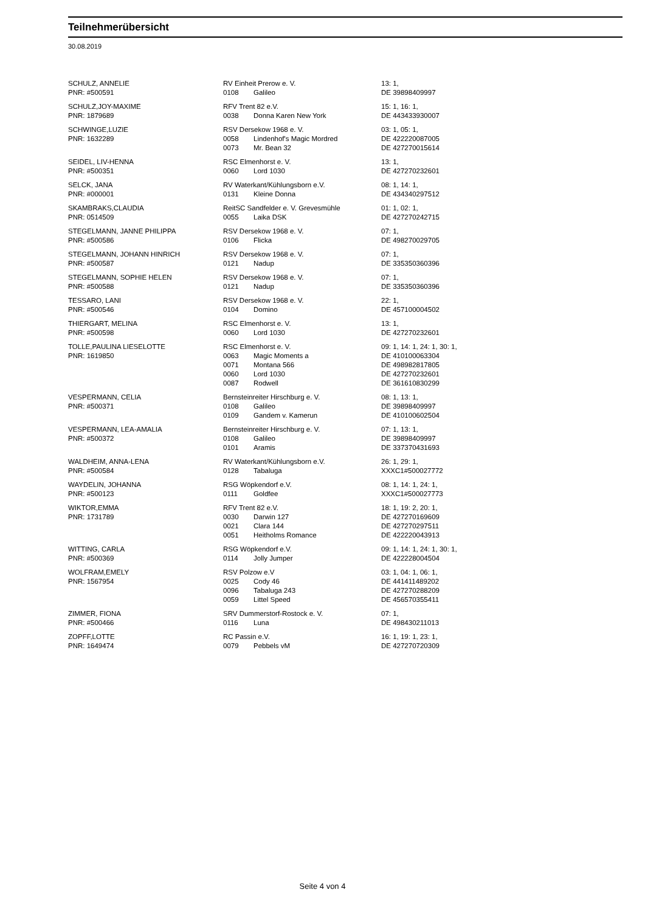Teilnehmerübersicht
30.08.2019
| SCHULZ, ANNELIE | RV Einheit Prerow e. V. | | 13: 1, |
| PNR: #500591 | 0108 | Galileo | DE 39898409997 |
| SCHULZ,JOY-MAXIME | RFV Trent 82 e.V. | | 15: 1, 16: 1, |
| PNR: 1879689 | 0038 | Donna Karen New York | DE 443433930007 |
| SCHWINGE,LUZIE | RSV Dersekow 1968 e. V. | | 03: 1, 05: 1, |
| PNR: 1632289 | 0058 | Lindenhof's Magic Mordred | DE 422220087005 |
| | 0073 | Mr. Bean 32 | DE 427270015614 |
| SEIDEL, LIV-HENNA | RSC Elmenhorst e. V. | | 13: 1, |
| PNR: #500351 | 0060 | Lord 1030 | DE 427270232601 |
| SELCK, JANA | RV Waterkant/Kühlungsborn e.V. | | 08: 1, 14: 1, |
| PNR: #000001 | 0131 | Kleine Donna | DE 434340297512 |
| SKAMBRAKS,CLAUDIA | ReitSC Sandfelder e. V. Grevesmühle | | 01: 1, 02: 1, |
| PNR: 0514509 | 0055 | Laika DSK | DE 427270242715 |
| STEGELMANN, JANNE PHILIPPA | RSV Dersekow 1968 e. V. | | 07: 1, |
| PNR: #500586 | 0106 | Flicka | DE 498270029705 |
| STEGELMANN, JOHANN HINRICH | RSV Dersekow 1968 e. V. | | 07: 1, |
| PNR: #500587 | 0121 | Nadup | DE 335350360396 |
| STEGELMANN, SOPHIE HELEN | RSV Dersekow 1968 e. V. | | 07: 1, |
| PNR: #500588 | 0121 | Nadup | DE 335350360396 |
| TESSARO, LANI | RSV Dersekow 1968 e. V. | | 22: 1, |
| PNR: #500546 | 0104 | Domino | DE 457100004502 |
| THIERGART, MELINA | RSC Elmenhorst e. V. | | 13: 1, |
| PNR: #500598 | 0060 | Lord 1030 | DE 427270232601 |
| TOLLE,PAULINA LIESELOTTE | RSC Elmenhorst e. V. | | 09: 1, 14: 1, 24: 1, 30: 1, |
| PNR: 1619850 | 0063 | Magic Moments a | DE 410100063304 |
| | 0071 | Montana 566 | DE 498982817805 |
| | 0060 | Lord 1030 | DE 427270232601 |
| | 0087 | Rodwell | DE 361610830299 |
| VESPERMANN, CELIA | Bernsteinreiter Hirschburg e. V. | | 08: 1, 13: 1, |
| PNR: #500371 | 0108 | Galileo | DE 39898409997 |
| | 0109 | Gandem v. Kamerun | DE 410100602504 |
| VESPERMANN, LEA-AMALIA | Bernsteinreiter Hirschburg e. V. | | 07: 1, 13: 1, |
| PNR: #500372 | 0108 | Galileo | DE 39898409997 |
| | 0101 | Aramis | DE 337370431693 |
| WALDHEIM, ANNA-LENA | RV Waterkant/Kühlungsborn e.V. | | 26: 1, 29: 1, |
| PNR: #500584 | 0128 | Tabaluga | XXXC1#500027772 |
| WAYDELIN, JOHANNA | RSG Wöpkendorf e.V. | | 08: 1, 14: 1, 24: 1, |
| PNR: #500123 | 0111 | Goldfee | XXXC1#500027773 |
| WIKTOR,EMMA | RFV Trent 82 e.V. | | 18: 1, 19: 2, 20: 1, |
| PNR: 1731789 | 0030 | Darwin 127 | DE 427270169609 |
| | 0021 | Clara 144 | DE 427270297511 |
| | 0051 | Heitholms Romance | DE 422220043913 |
| WITTING, CARLA | RSG Wöpkendorf e.V. | | 09: 1, 14: 1, 24: 1, 30: 1, |
| PNR: #500369 | 0114 | Jolly Jumper | DE 422228004504 |
| WOLFRAM,EMELY | RSV Polzow e.V | | 03: 1, 04: 1, 06: 1, |
| PNR: 1567954 | 0025 | Cody 46 | DE 441411489202 |
| | 0096 | Tabaluga 243 | DE 427270288209 |
| | 0059 | Littel Speed | DE 456570355411 |
| ZIMMER, FIONA | SRV Dummerstorf-Rostock e. V. | | 07: 1, |
| PNR: #500466 | 0116 | Luna | DE 498430211013 |
| ZOPFF,LOTTE | RC Passin e.V. | | 16: 1, 19: 1, 23: 1, |
| PNR: 1649474 | 0079 | Pebbels vM | DE 427270720309 |
Seite 4 von 4